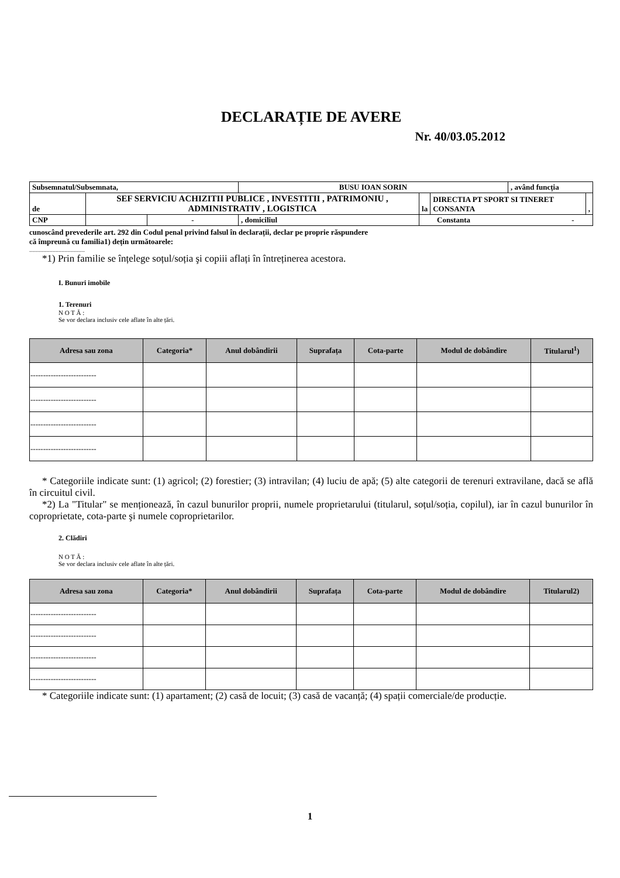DECLARAȚIE DE AVERE
Nr. 40/03.05.2012
| Subsemnatul/Subsemnata, | | | BUSU IOAN SORIN | | | , având funcția | |
| de | SEF SERVICIU ACHIZITII PUBLICE , INVESTITII , PATRIMONIU , ADMINISTRATIV , LOGISTICA | | | la | DIRECTIA PT SPORT SI TINERET CONSANTA | | , |
| CNP | | - | , domiciliul | Constanta - | | | |
cunoscând prevederile art. 292 din Codul penal privind falsul în declarații, declar pe proprie răspundere
că împreună cu familia1) dețin următoarele:
......................................
*1) Prin familie se înțelege soțul/soția şi copiii aflați în întreținerea acestora.
I. Bunuri imobile
1. Terenuri
N O T Ă :
Se vor declara inclusiv cele aflate în alte țări.
| Adresa sau zona | Categoria* | Anul dobândirii | Suprafața | Cota-parte | Modul de dobândire | Titularul<sup>1</sup>) |
| --- | --- | --- | --- | --- | --- | --- |
| -------------------------- | | | | | | |
| -------------------------- | | | | | | |
| -------------------------- | | | | | | |
| -------------------------- | | | | | | |
* Categoriile indicate sunt: (1) agricol; (2) forestier; (3) intravilan; (4) luciu de apă; (5) alte categorii de terenuri extravilane, dacă se află în circuitul civil.
*2) La "Titular" se menționează, în cazul bunurilor proprii, numele proprietarului (titularul, soțul/soția, copilul), iar în cazul bunurilor în coproprietate, cota-parte şi numele coproprietarilor.
2. Clădiri
N O T Ă :
Se vor declara inclusiv cele aflate în alte țări.
| Adresa sau zona | Categoria* | Anul dobândirii | Suprafața | Cota-parte | Modul de dobândire | Titularul2) |
| --- | --- | --- | --- | --- | --- | --- |
| -------------------------- | | | | | | |
| -------------------------- | | | | | | |
| -------------------------- | | | | | | |
| -------------------------- | | | | | | |
* Categoriile indicate sunt: (1) apartament; (2) casă de locuit; (3) casă de vacanță; (4) spații comerciale/de producție.
1